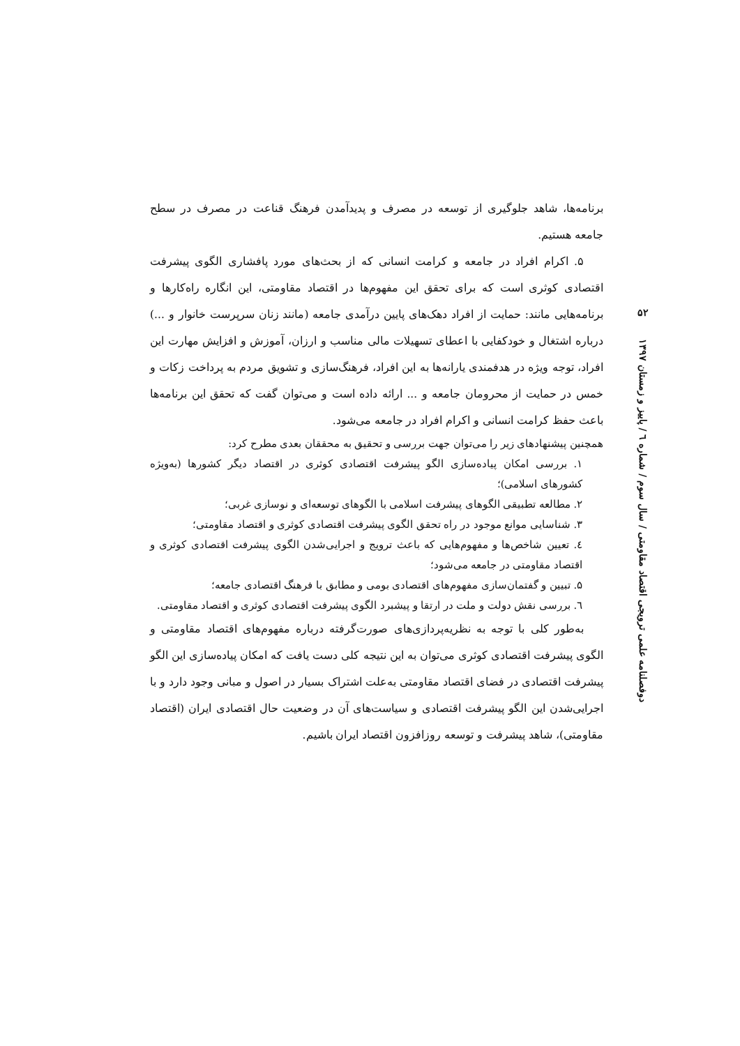برنامه‌ها، شاهد جلوگیری از توسعه در مصرف و پدیدآمدن فرهنگ قناعت در مصرف در سطح جامعه هستیم.
۵. اکرام افراد در جامعه و کرامت انسانی که از بحث‌های مورد پافشاری الگوی پیشرفت اقتصادی کوثری است که برای تحقق این مفهوم‌ها در اقتصاد مقاومتی، این انگاره راه‌کارها و برنامه‌هایی مانند: حمایت از افراد دهک‌های پایین درآمدی جامعه (مانند زنان سرپرست خانوار و ...) درباره اشتغال و خودکفایی با اعطای تسهیلات مالی مناسب و ارزان، آموزش و افزایش مهارت این افراد، توجه ویژه در هدفمندی یارانه‌ها به این افراد، فرهنگ‌سازی و تشویق مردم به پرداخت زکات و خمس در حمایت از محرومان جامعه و ... ارائه داده است و می‌توان گفت که تحقق این برنامه‌ها باعث حفظ کرامت انسانی و اکرام افراد در جامعه می‌شود.
همچنین پیشنهادهای زیر را می‌توان جهت بررسی و تحقیق به محققان بعدی مطرح کرد:
۱. بررسی امکان پیاده‌سازی الگو پیشرفت اقتصادی کوثری در اقتصاد دیگر کشورها (به‌ویژه کشورهای اسلامی)؛
۲. مطالعه تطبیقی الگوهای پیشرفت اسلامی با الگوهای توسعه‌ای و نوسازی غربی؛
۳. شناسایی موانع موجود در راه تحقق الگوی پیشرفت اقتصادی کوثری و اقتصاد مقاومتی؛
٤. تعیین شاخص‌ها و مفهوم‌هایی که باعث ترویج و اجرایی‌شدن الگوی پیشرفت اقتصادی کوثری و اقتصاد مقاومتی در جامعه می‌شود؛
۵. تبیین و گفتمان‌سازی مفهوم‌های اقتصادی بومی و مطابق با فرهنگ اقتصادی جامعه؛
٦. بررسی نقش دولت و ملت در ارتقا و پیشبرد الگوی پیشرفت اقتصادی کوثری و اقتصاد مقاومتی.
به‌طور کلی با توجه به نظریه‌پردازی‌های صورت‌گرفته درباره مفهوم‌های اقتصاد مقاومتی و الگوی پیشرفت اقتصادی کوثری می‌توان به این نتیجه کلی دست یافت که امکان پیاده‌سازی این الگو پیشرفت اقتصادی در فضای اقتصاد مقاومتی به‌علت اشتراک بسیار در اصول و مبانی وجود دارد و با اجرایی‌شدن این الگو پیشرفت اقتصادی و سیاست‌های آن در وضعیت حال اقتصادی ایران (اقتصاد مقاومتی)، شاهد پیشرفت و توسعه روزافزون اقتصاد ایران باشیم.
۵۲
دوفصلنامه علمی ترویجی اقتصاد مقاومتی / سال سوم / شماره ٦ / پاییز و زمستان ۱۳۹۷